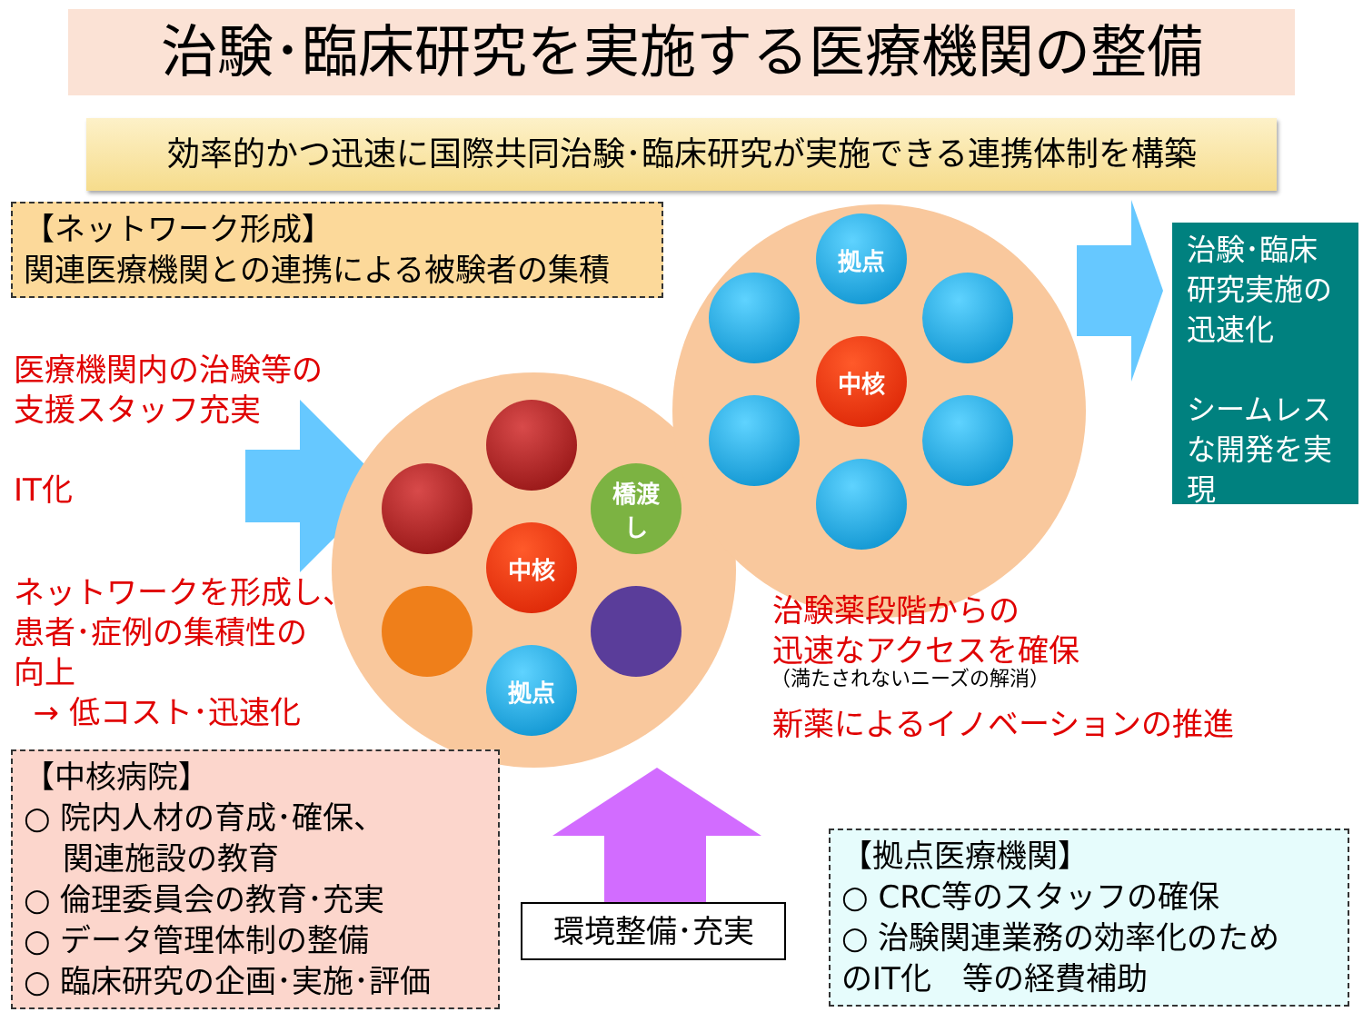治験･臨床研究を実施する医療機関の整備
効率的かつ迅速に国際共同治験･臨床研究が実施できる連携体制を構築
【ネットワーク形成】
関連医療機関との連携による被験者の集積
医療機関内の治験等の
支援スタッフ充実
IT化
ネットワークを形成し、
患者･症例の集積性の
向上
→ 低コスト･迅速化
中核
橋渡
し
拠点
中核
拠点
治験･臨床研究実施の迅速化
シームレスな開発を実現
治験薬段階からの
迅速なアクセスを確保
（満たされないニーズの解消）
新薬によるイノベーションの推進
【中核病院】
○ 院内人材の育成･確保、
関連施設の教育
○ 倫理委員会の教育･充実
○ データ管理体制の整備
○ 臨床研究の企画･実施･評価
環境整備･充実
【拠点医療機関】
○ CRC等のスタッフの確保
○ 治験関連業務の効率化のため
のIT化　等の経費補助